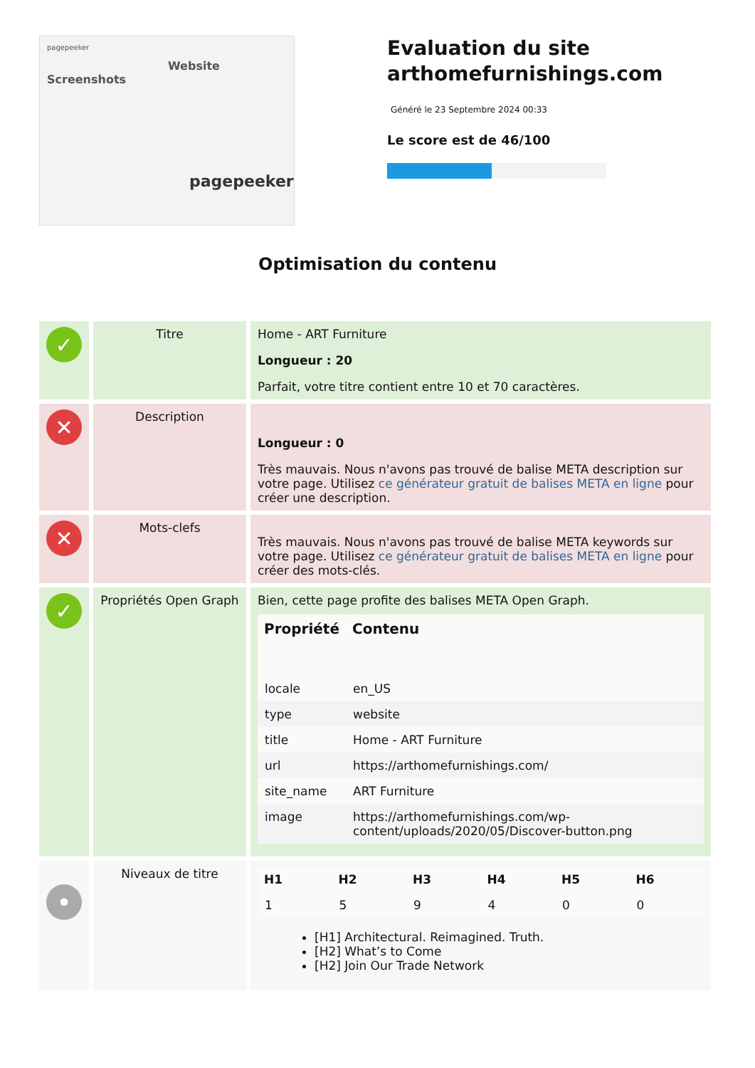pagepeeker
Website Screenshots
pagepeeker
Evaluation du site arthomefurnishings.com
Généré le 23 Septembre 2024 00:33
Le score est de 46/100
Optimisation du contenu
| ✓ | Titre | Home - ART Furniture Longueur : 20 Parfait, votre titre contient entre 10 et 70 caractères. |
| ✕ | Description | Longueur : 0 Très mauvais. Nous n'avons pas trouvé de balise META description sur votre page. Utilisez ce générateur gratuit de balises META en ligne pour créer une description. |
| ✕ | Mots-clefs | Très mauvais. Nous n'avons pas trouvé de balise META keywords sur votre page. Utilisez ce générateur gratuit de balises META en ligne pour créer des mots-clés. |
| ✓ | Propriétés Open Graph | Bien, cette page profite des balises META Open Graph. / Propriété / Contenu / / --- / --- / / locale / en_US / / type / website / / title / Home - ART Furniture / / url / https://arthomefurnishings.com/ / / site_name / ART Furniture / / image / https://arthomefurnishings.com/wp-content/uploads/2020/05/Discover-button.png / |
| • | Niveaux de titre | / H1 / H2 / H3 / H4 / H5 / H6 / / --- / --- / --- / --- / --- / --- / / 1 / 5 / 9 / 4 / 0 / 0 / [H1] Architectural. Reimagined. Truth. [H2] What’s to Come [H2] Join Our Trade Network |